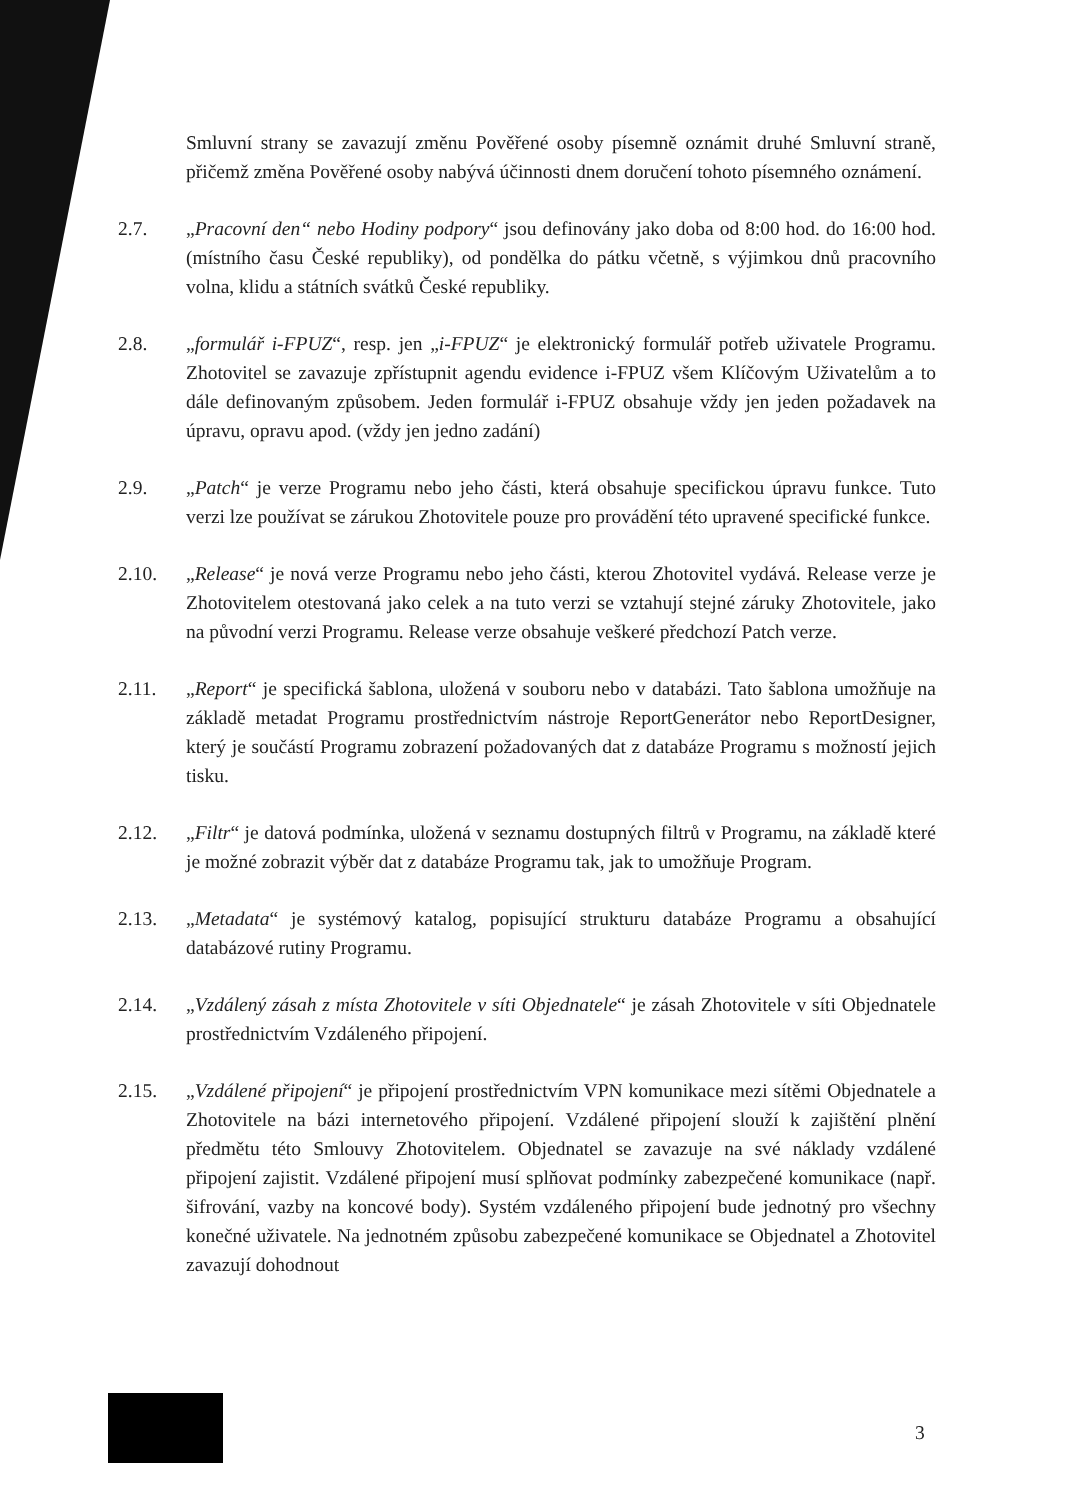Smluvní strany se zavazují změnu Pověřené osoby písemně oznámit druhé Smluvní straně, přičemž změna Pověřené osoby nabývá účinnosti dnem doručení tohoto písemného oznámení.
2.7. „Pracovní den“ nebo Hodiny podpory“ jsou definovány jako doba od 8:00 hod. do 16:00 hod. (místního času České republiky), od pondělka do pátku včetně, s výjimkou dnů pracovního volna, klidu a státních svátků České republiky.
2.8. „formulář i-FPUZ“, resp. jen „i-FPUZ“ je elektronický formulář potřeb uživatele Programu. Zhotovitel se zavazuje zpřístupnit agendu evidence i-FPUZ všem Klíčovým Uživatelům a to dále definovaným způsobem. Jeden formulář i-FPUZ obsahuje vždy jen jeden požadavek na úpravu, opravu apod. (vždy jen jedno zadání)
2.9. „Patch“ je verze Programu nebo jeho části, která obsahuje specifickou úpravu funkce. Tuto verzi lze používat se zárukou Zhotovitele pouze pro provádění této upravené specifické funkce.
2.10. „Release“ je nová verze Programu nebo jeho části, kterou Zhotovitel vydává. Release verze je Zhotovitelem otestovaná jako celek a na tuto verzi se vztahují stejné záruky Zhotovitele, jako na původní verzi Programu. Release verze obsahuje veškeré předchozí Patch verze.
2.11. „Report“ je specifická šablona, uložená v souboru nebo v databázi. Tato šablona umožňuje na základě metadat Programu prostřednictvím nástroje ReportGenerátor nebo ReportDesigner, který je součástí Programu zobrazení požadovaných dat z databáze Programu s možností jejich tisku.
2.12. „Filtr“ je datová podmínka, uložená v seznamu dostupných filtrů v Programu, na základě které je možné zobrazit výběr dat z databáze Programu tak, jak to umožňuje Program.
2.13. „Metadata“ je systémový katalog, popisující strukturu databáze Programu a obsahující databázové rutiny Programu.
2.14. „Vzdálený zásah z místa Zhotovitele v síti Objednatele“ je zásah Zhotovitele v síti Objednatele prostřednictvím Vzdáleného připojení.
2.15. „Vzdálené připojení“ je připojení prostřednictvím VPN komunikace mezi sítěmi Objednatele a Zhotovitele na bázi internetového připojení. Vzdálené připojení slouží k zajištění plnění předmětu této Smlouvy Zhotovitelem. Objednatel se zavazuje na své náklady vzdálené připojení zajistit. Vzdálené připojení musí splňovat podmínky zabezpečené komunikace (např. šifrování, vazby na koncové body). Systém vzdáleného připojení bude jednotný pro všechny konečné uživatele. Na jednotném způsobu zabezpečené komunikace se Objednatel a Zhotovitel zavazují dohodnout
3